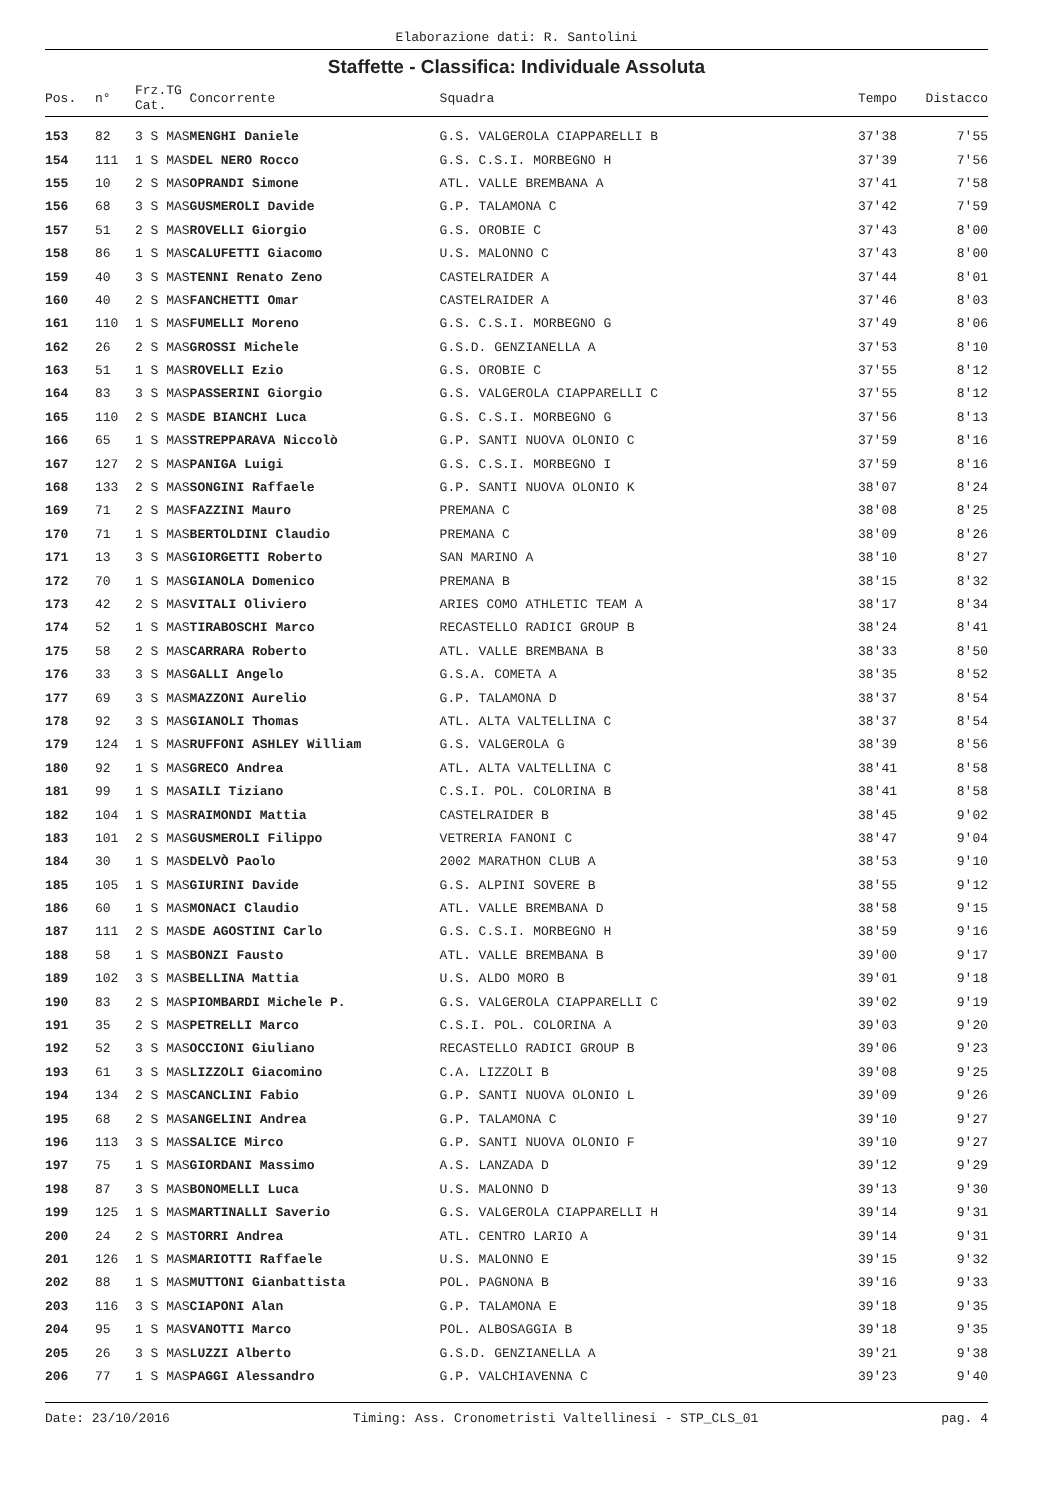Elaborazione dati: R. Santolini
Staffette - Classifica: Individuale Assoluta
| Pos. | n° | Frz.TG Cat. | Concorrente | Squadra | Tempo | Distacco |
| --- | --- | --- | --- | --- | --- | --- |
| 153 | 82 | 3 S MAS | MENGHI Daniele | G.S. VALGEROLA CIAPPARELLI B | 37'38 | 7'55 |
| 154 | 111 | 1 S MAS | DEL NERO Rocco | G.S. C.S.I. MORBEGNO H | 37'39 | 7'56 |
| 155 | 10 | 2 S MAS | OPRANDI Simone | ATL. VALLE BREMBANA A | 37'41 | 7'58 |
| 156 | 68 | 3 S MAS | GUSMEROLI Davide | G.P. TALAMONA C | 37'42 | 7'59 |
| 157 | 51 | 2 S MAS | ROVELLI Giorgio | G.S. OROBIE C | 37'43 | 8'00 |
| 158 | 86 | 1 S MAS | CALUFETTI Giacomo | U.S. MALONNO C | 37'43 | 8'00 |
| 159 | 40 | 3 S MAS | TENNI Renato Zeno | CASTELRAIDER A | 37'44 | 8'01 |
| 160 | 40 | 2 S MAS | FANCHETTI Omar | CASTELRAIDER A | 37'46 | 8'03 |
| 161 | 110 | 1 S MAS | FUMELLI Moreno | G.S. C.S.I. MORBEGNO G | 37'49 | 8'06 |
| 162 | 26 | 2 S MAS | GROSSI Michele | G.S.D. GENZIANELLA A | 37'53 | 8'10 |
| 163 | 51 | 1 S MAS | ROVELLI Ezio | G.S. OROBIE C | 37'55 | 8'12 |
| 164 | 83 | 3 S MAS | PASSERINI Giorgio | G.S. VALGEROLA CIAPPARELLI C | 37'55 | 8'12 |
| 165 | 110 | 2 S MAS | DE BIANCHI Luca | G.S. C.S.I. MORBEGNO G | 37'56 | 8'13 |
| 166 | 65 | 1 S MAS | STREPPARAVA Niccolò | G.P. SANTI NUOVA OLONIO C | 37'59 | 8'16 |
| 167 | 127 | 2 S MAS | PANIGA Luigi | G.S. C.S.I. MORBEGNO I | 37'59 | 8'16 |
| 168 | 133 | 2 S MAS | SONGINI Raffaele | G.P. SANTI NUOVA OLONIO K | 38'07 | 8'24 |
| 169 | 71 | 2 S MAS | FAZZINI Mauro | PREMANA C | 38'08 | 8'25 |
| 170 | 71 | 1 S MAS | BERTOLDINI Claudio | PREMANA C | 38'09 | 8'26 |
| 171 | 13 | 3 S MAS | GIORGETTI Roberto | SAN MARINO A | 38'10 | 8'27 |
| 172 | 70 | 1 S MAS | GIANOLA Domenico | PREMANA B | 38'15 | 8'32 |
| 173 | 42 | 2 S MAS | VITALI Oliviero | ARIES COMO ATHLETIC TEAM A | 38'17 | 8'34 |
| 174 | 52 | 1 S MAS | TIRABOSCHI Marco | RECASTELLO RADICI GROUP B | 38'24 | 8'41 |
| 175 | 58 | 2 S MAS | CARRARA Roberto | ATL. VALLE BREMBANA B | 38'33 | 8'50 |
| 176 | 33 | 3 S MAS | GALLI Angelo | G.S.A. COMETA A | 38'35 | 8'52 |
| 177 | 69 | 3 S MAS | MAZZONI Aurelio | G.P. TALAMONA D | 38'37 | 8'54 |
| 178 | 92 | 3 S MAS | GIANOLI Thomas | ATL. ALTA VALTELLINA C | 38'37 | 8'54 |
| 179 | 124 | 1 S MAS | RUFFONI ASHLEY William | G.S. VALGEROLA G | 38'39 | 8'56 |
| 180 | 92 | 1 S MAS | GRECO Andrea | ATL. ALTA VALTELLINA C | 38'41 | 8'58 |
| 181 | 99 | 1 S MAS | AILI Tiziano | C.S.I. POL. COLORINA B | 38'41 | 8'58 |
| 182 | 104 | 1 S MAS | RAIMONDI Mattia | CASTELRAIDER B | 38'45 | 9'02 |
| 183 | 101 | 2 S MAS | GUSMEROLI Filippo | VETRERIA FANONI C | 38'47 | 9'04 |
| 184 | 30 | 1 S MAS | DELVÒ Paolo | 2002 MARATHON CLUB A | 38'53 | 9'10 |
| 185 | 105 | 1 S MAS | GIURINI Davide | G.S. ALPINI SOVERE B | 38'55 | 9'12 |
| 186 | 60 | 1 S MAS | MONACI Claudio | ATL. VALLE BREMBANA D | 38'58 | 9'15 |
| 187 | 111 | 2 S MAS | DE AGOSTINI Carlo | G.S. C.S.I. MORBEGNO H | 38'59 | 9'16 |
| 188 | 58 | 1 S MAS | BONZI Fausto | ATL. VALLE BREMBANA B | 39'00 | 9'17 |
| 189 | 102 | 3 S MAS | BELLINA Mattia | U.S. ALDO MORO B | 39'01 | 9'18 |
| 190 | 83 | 2 S MAS | PIOMBARDI Michele P. | G.S. VALGEROLA CIAPPARELLI C | 39'02 | 9'19 |
| 191 | 35 | 2 S MAS | PETRELLI Marco | C.S.I. POL. COLORINA A | 39'03 | 9'20 |
| 192 | 52 | 3 S MAS | OCCIONI Giuliano | RECASTELLO RADICI GROUP B | 39'06 | 9'23 |
| 193 | 61 | 3 S MAS | LIZZOLI Giacomino | C.A. LIZZOLI B | 39'08 | 9'25 |
| 194 | 134 | 2 S MAS | CANCLINI Fabio | G.P. SANTI NUOVA OLONIO L | 39'09 | 9'26 |
| 195 | 68 | 2 S MAS | ANGELINI Andrea | G.P. TALAMONA C | 39'10 | 9'27 |
| 196 | 113 | 3 S MAS | SALICE Mirco | G.P. SANTI NUOVA OLONIO F | 39'10 | 9'27 |
| 197 | 75 | 1 S MAS | GIORDANI Massimo | A.S. LANZADA D | 39'12 | 9'29 |
| 198 | 87 | 3 S MAS | BONOMELLI Luca | U.S. MALONNO D | 39'13 | 9'30 |
| 199 | 125 | 1 S MAS | MARTINALLI Saverio | G.S. VALGEROLA CIAPPARELLI H | 39'14 | 9'31 |
| 200 | 24 | 2 S MAS | TORRI Andrea | ATL. CENTRO LARIO A | 39'14 | 9'31 |
| 201 | 126 | 1 S MAS | MARIOTTI Raffaele | U.S. MALONNO E | 39'15 | 9'32 |
| 202 | 88 | 1 S MAS | MUTTONI Gianbattista | POL. PAGNONA B | 39'16 | 9'33 |
| 203 | 116 | 3 S MAS | CIAPONI Alan | G.P. TALAMONA E | 39'18 | 9'35 |
| 204 | 95 | 1 S MAS | VANOTTI Marco | POL. ALBOSAGGIA B | 39'18 | 9'35 |
| 205 | 26 | 3 S MAS | LUZZI Alberto | G.S.D. GENZIANELLA A | 39'21 | 9'38 |
| 206 | 77 | 1 S MAS | PAGGI Alessandro | G.P. VALCHIAVENNA C | 39'23 | 9'40 |
Date: 23/10/2016 Timing: Ass. Cronometristi Valtellinesi - STP_CLS_01 pag. 4